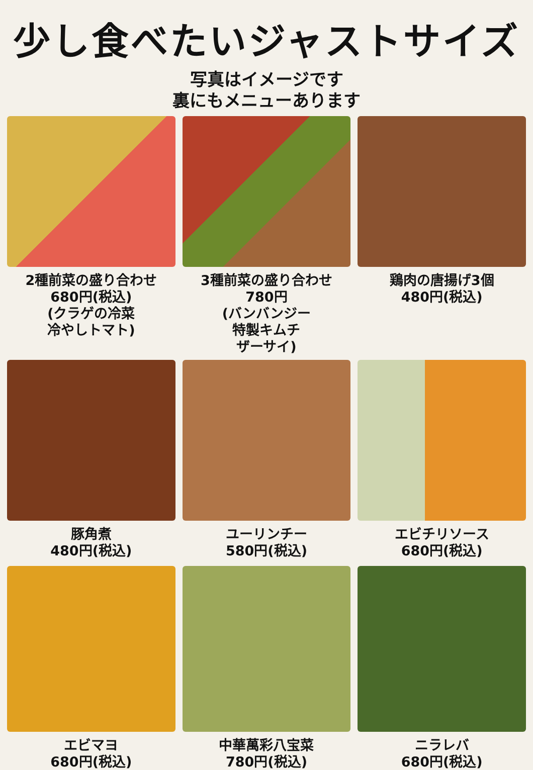少し食べたいジャストサイズ
写真はイメージです
裏にもメニューあります
2種前菜の盛り合わせ
680円(税込)
(クラゲの冷菜
冷やしトマト)
3種前菜の盛り合わせ
780円
(バンバンジー
特製キムチ
ザーサイ)
鶏肉の唐揚げ3個
480円(税込)
豚角煮
480円(税込)
ユーリンチー
580円(税込)
エビチリソース
680円(税込)
エビマヨ
680円(税込)
中華萬彩八宝菜
780円(税込)
ニラレバ
680円(税込)